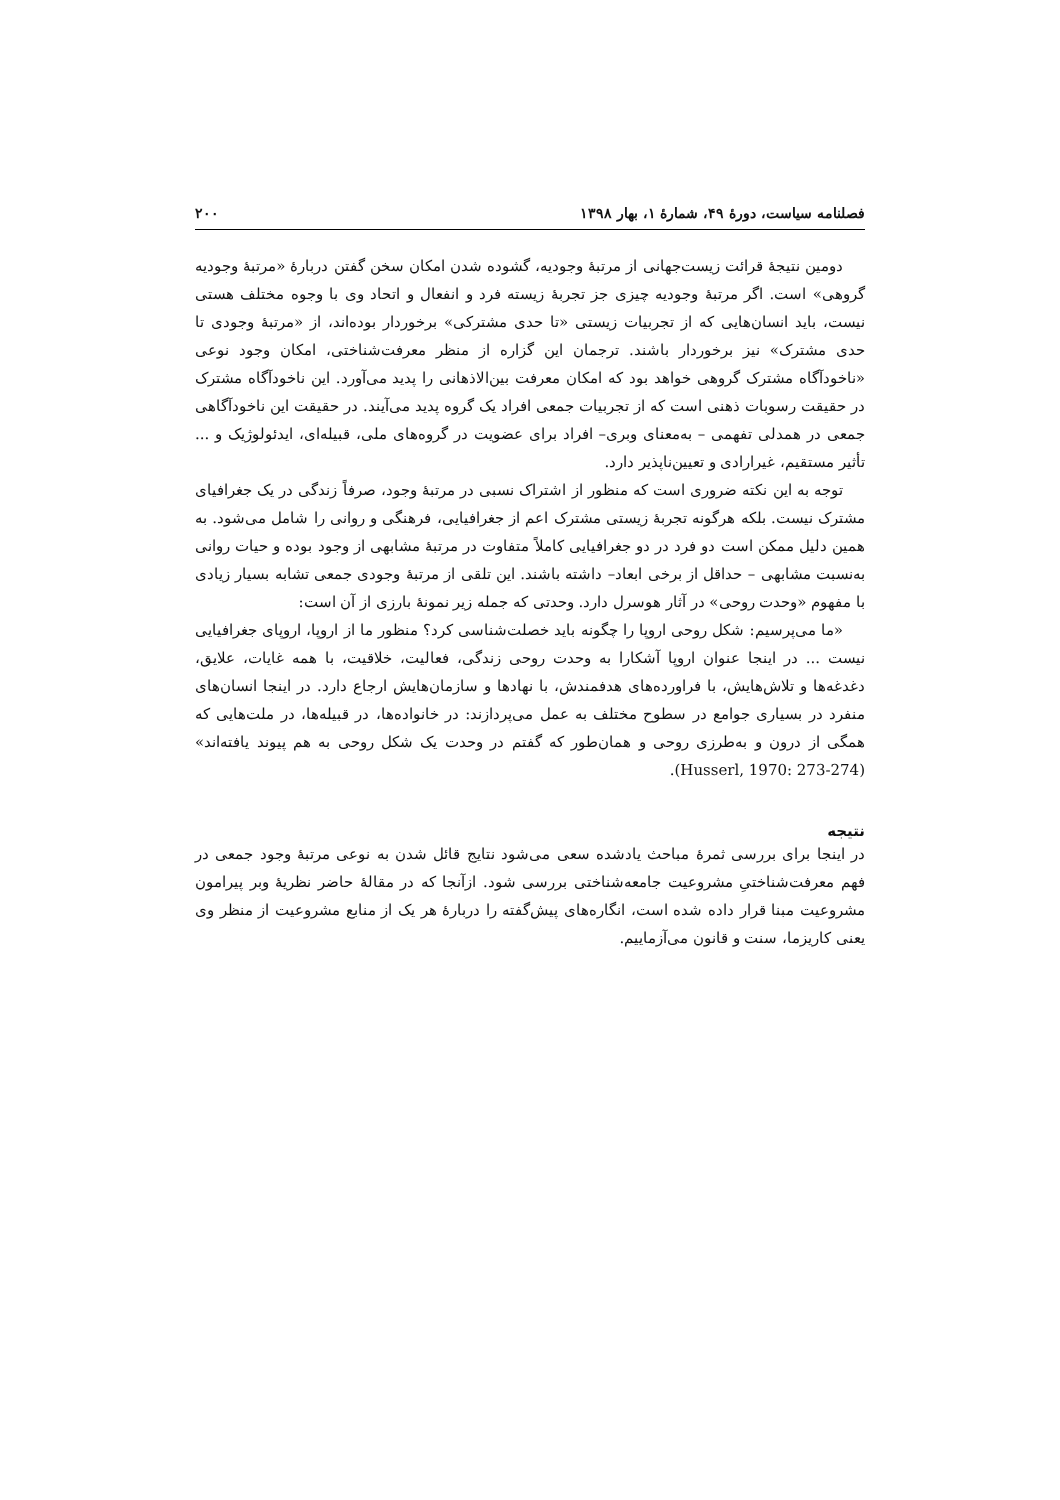فصلنامه سیاست، دورهٔ ۴۹، شمارهٔ ۱، بهار ۱۳۹۸ ۲۰۰
دومین نتیجهٔ قرائت زیست‌جهانی از مرتبهٔ وجودیه، گشوده شدن امکان سخن گفتن دربارهٔ «مرتبهٔ وجودیه گروهی» است. اگر مرتبهٔ وجودیه چیزی جز تجربهٔ زیسته فرد و انفعال و اتحاد وی با وجوه مختلف هستی نیست، باید انسان‌هایی که از تجربیات زیستی «تا حدی مشترکی» برخوردار بوده‌اند، از «مرتبهٔ وجودی تا حدی مشترک» نیز برخوردار باشند. ترجمان این گزاره از منظر معرفت‌شناختی، امکان وجود نوعی «ناخودآگاه مشترک گروهی خواهد بود که امکان معرفت بین‌الاذهانی را پدید می‌آورد. این ناخودآگاه مشترک در حقیقت رسوبات ذهنی است که از تجربیات جمعی افراد یک گروه پدید می‌آیند. در حقیقت این ناخودآگاهی جمعی در همدلی تفهمی – به‌معنای وبری– افراد برای عضویت در گروه‌های ملی، قبیله‌ای، ایدئولوژیک و ... تأثیر مستقیم، غیرارادی و تعیین‌ناپذیر دارد.
توجه به این نکته ضروری است که منظور از اشتراک نسبی در مرتبهٔ وجود، صرفاً زندگی در یک جغرافیای مشترک نیست. بلکه هرگونه تجربهٔ زیستی مشترک اعم از جغرافیایی، فرهنگی و روانی را شامل می‌شود. به همین دلیل ممکن است دو فرد در دو جغرافیایی کاملاً متفاوت در مرتبهٔ مشابهی از وجود بوده و حیات روانی به‌نسبت مشابهی – حداقل از برخی ابعاد– داشته باشند. این تلقی از مرتبهٔ وجودی جمعی تشابه بسیار زیادی با مفهوم «وحدت روحی» در آثار هوسرل دارد. وحدتی که جمله زیر نمونهٔ بارزی از آن است:
«ما می‌پرسیم: شکل روحی اروپا را چگونه باید خصلت‌شناسی کرد؟ منظور ما از اروپا، اروپای جغرافیایی نیست ... در اینجا عنوان اروپا آشکارا به وحدت روحی زندگی، فعالیت، خلاقیت، با همه غایات، علایق، دغدغه‌ها و تلاش‌هایش، با فراورده‌های هدفمندش، با نهادها و سازمان‌هایش ارجاع دارد. در اینجا انسان‌های منفرد در بسیاری جوامع در سطوح مختلف به عمل می‌پردازند: در خانواده‌ها، در قبیله‌ها، در ملت‌هایی که همگی از درون و به‌طرزی روحی و همان‌طور که گفتم در وحدت یک شکل روحی به هم پیوند یافته‌اند» (Husserl, 1970: 273-274).
نتیجه
در اینجا برای بررسی ثمرهٔ مباحث یادشده سعی می‌شود نتایج قائل شدن به نوعی مرتبهٔ وجود جمعی در فهم معرفت‌شناختیِ مشروعیت جامعه‌شناختی بررسی شود. ازآنجا که در مقالهٔ حاضر نظریهٔ وبر پیرامون مشروعیت مبنا قرار داده شده است، انگاره‌های پیش‌گفته را دربارهٔ هر یک از منابع مشروعیت از منظر وی یعنی کاریزما، سنت و قانون می‌آزماییم.